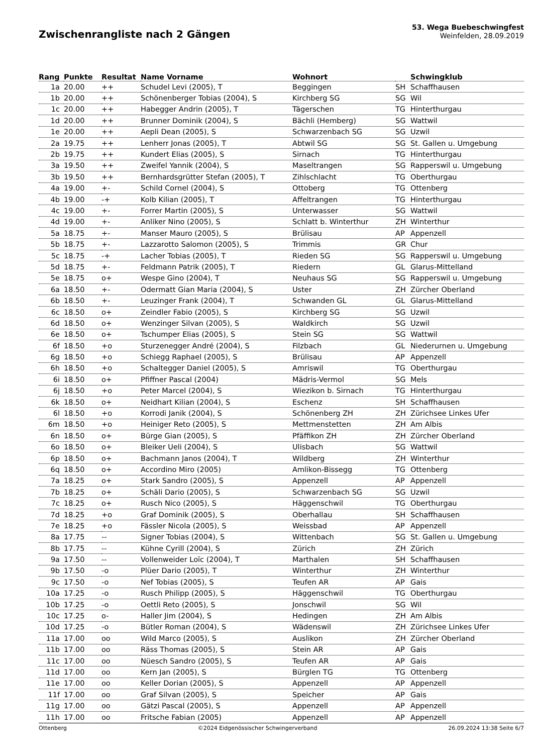Zwischenrangliste nach 2 Gängen
53. Wega Buebeschwingfest
Weinfelden, 28.09.2019
| Rang | Punkte | Resultat | Name Vorname | Wohnort | | Schwingklub |
| --- | --- | --- | --- | --- | --- | --- |
| 1a | 20.00 | ++ | Schudel Levi (2005), T | Beggingen | SH | Schaffhausen |
| 1b | 20.00 | ++ | Schönenberger Tobias (2004), S | Kirchberg SG | SG | Wil |
| 1c | 20.00 | ++ | Habegger Andrin (2005), T | Tägerschen | TG | Hinterthurgau |
| 1d | 20.00 | ++ | Brunner Dominik (2004), S | Bächli (Hemberg) | SG | Wattwil |
| 1e | 20.00 | ++ | Aepli Dean (2005), S | Schwarzenbach SG | SG | Uzwil |
| 2a | 19.75 | ++ | Lenherr Jonas (2005), T | Abtwil SG | SG | St. Gallen u. Umgebung |
| 2b | 19.75 | ++ | Kundert Elias (2005), S | Sirnach | TG | Hinterthurgau |
| 3a | 19.50 | ++ | Zweifel Yannik (2004), S | Maseltrangen | SG | Rapperswil u. Umgebung |
| 3b | 19.50 | ++ | Bernhardsgrütter Stefan (2005), T | Zihlschlacht | TG | Oberthurgau |
| 4a | 19.00 | +- | Schild Cornel (2004), S | Ottoberg | TG | Ottenberg |
| 4b | 19.00 | -+ | Kolb Kilian (2005), T | Affeltrangen | TG | Hinterthurgau |
| 4c | 19.00 | +- | Forrer Martin (2005), S | Unterwasser | SG | Wattwil |
| 4d | 19.00 | +- | Anliker Nino (2005), S | Schlatt b. Winterthur | ZH | Winterthur |
| 5a | 18.75 | +- | Manser Mauro (2005), S | Brülisau | AP | Appenzell |
| 5b | 18.75 | +- | Lazzarotto Salomon (2005), S | Trimmis | GR | Chur |
| 5c | 18.75 | -+ | Lacher Tobias (2005), T | Rieden SG | SG | Rapperswil u. Umgebung |
| 5d | 18.75 | +- | Feldmann Patrik (2005), T | Riedern | GL | Glarus-Mittelland |
| 5e | 18.75 | o+ | Wespe Gino (2004), T | Neuhaus SG | SG | Rapperswil u. Umgebung |
| 6a | 18.50 | +- | Odermatt Gian Maria (2004), S | Uster | ZH | Zürcher Oberland |
| 6b | 18.50 | +- | Leuzinger Frank (2004), T | Schwanden GL | GL | Glarus-Mittelland |
| 6c | 18.50 | o+ | Zeindler Fabio (2005), S | Kirchberg SG | SG | Uzwil |
| 6d | 18.50 | o+ | Wenzinger Silvan (2005), S | Waldkirch | SG | Uzwil |
| 6e | 18.50 | o+ | Tschumper Elias (2005), S | Stein SG | SG | Wattwil |
| 6f | 18.50 | +o | Sturzenegger André (2004), S | Filzbach | GL | Niederurnen u. Umgebung |
| 6g | 18.50 | +o | Schiegg Raphael (2005), S | Brülisau | AP | Appenzell |
| 6h | 18.50 | +o | Schaltegger Daniel (2005), S | Amriswil | TG | Oberthurgau |
| 6i | 18.50 | o+ | Pfiffner Pascal (2004) | Mädris-Vermol | SG | Mels |
| 6j | 18.50 | +o | Peter Marcel (2004), S | Wiezikon b. Sirnach | TG | Hinterthurgau |
| 6k | 18.50 | o+ | Neidhart Kilian (2004), S | Eschenz | SH | Schaffhausen |
| 6l | 18.50 | +o | Korrodi Janik (2004), S | Schönenberg ZH | ZH | Zürichsee Linkes Ufer |
| 6m | 18.50 | +o | Heiniger Reto (2005), S | Mettmenstetten | ZH | Am Albis |
| 6n | 18.50 | o+ | Bürge Gian (2005), S | Pfäffikon ZH | ZH | Zürcher Oberland |
| 6o | 18.50 | o+ | Bleiker Ueli (2004), S | Ulisbach | SG | Wattwil |
| 6p | 18.50 | o+ | Bachmann Janos (2004), T | Wildberg | ZH | Winterthur |
| 6q | 18.50 | o+ | Accordino Miro (2005) | Amlikon-Bissegg | TG | Ottenberg |
| 7a | 18.25 | o+ | Stark Sandro (2005), S | Appenzell | AP | Appenzell |
| 7b | 18.25 | o+ | Schäli Dario (2005), S | Schwarzenbach SG | SG | Uzwil |
| 7c | 18.25 | o+ | Rusch Nico (2005), S | Häggenschwil | TG | Oberthurgau |
| 7d | 18.25 | +o | Graf Dominik (2005), S | Oberhallau | SH | Schaffhausen |
| 7e | 18.25 | +o | Fässler Nicola (2005), S | Weissbad | AP | Appenzell |
| 8a | 17.75 | -- | Signer Tobias (2004), S | Wittenbach | SG | St. Gallen u. Umgebung |
| 8b | 17.75 | -- | Kühne Cyrill (2004), S | Zürich | ZH | Zürich |
| 9a | 17.50 | -- | Vollenweider Loïc (2004), T | Marthalen | SH | Schaffhausen |
| 9b | 17.50 | -o | Plüer Dario (2005), T | Winterthur | ZH | Winterthur |
| 9c | 17.50 | -o | Nef Tobias (2005), S | Teufen AR | AP | Gais |
| 10a | 17.25 | -o | Rusch Philipp (2005), S | Häggenschwil | TG | Oberthurgau |
| 10b | 17.25 | -o | Oettli Reto (2005), S | Jonschwil | SG | Wil |
| 10c | 17.25 | o- | Haller Jim (2004), S | Hedingen | ZH | Am Albis |
| 10d | 17.25 | -o | Bütler Roman (2004), S | Wädenswil | ZH | Zürichsee Linkes Ufer |
| 11a | 17.00 | oo | Wild Marco (2005), S | Auslikon | ZH | Zürcher Oberland |
| 11b | 17.00 | oo | Räss Thomas (2005), S | Stein AR | AP | Gais |
| 11c | 17.00 | oo | Nüesch Sandro (2005), S | Teufen AR | AP | Gais |
| 11d | 17.00 | oo | Kern Jan (2005), S | Bürglen TG | TG | Ottenberg |
| 11e | 17.00 | oo | Keller Dorian (2005), S | Appenzell | AP | Appenzell |
| 11f | 17.00 | oo | Graf Silvan (2005), S | Speicher | AP | Gais |
| 11g | 17.00 | oo | Gätzi Pascal (2005), S | Appenzell | AP | Appenzell |
| 11h | 17.00 | oo | Fritsche Fabian (2005) | Appenzell | AP | Appenzell |
Ottenberg ©2024 Eidgenössischer Schwingerverband 26.09.2024 13:38 Seite 6/7